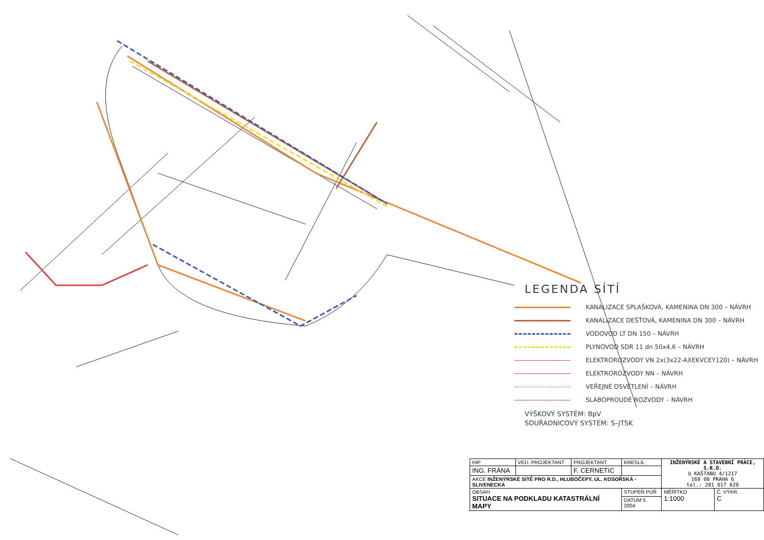LEGENDA SÍTÍ
KANALIZACE SPLAŠKOVÁ, KAMENINA DN 300 – NÁVRH
KANALIZACE DEŠŤOVÁ, KAMENINA DN 300 – NÁVRH
VODOVOD LT DN 150 – NÁVRH
PLYNOVOD SDR 11 dn 50x4,6 – NÁVRH
ELEKTROROZVODY VN 2x(3x22-AXEKVCEY120) – NÁVRH
ELEKTROROZVODY NN – NÁVRH
VEŘEJNÉ OSVĚTLENÍ – NÁVRH
SLABOPROUDÉ ROZVODY – NÁVRH
VÝŠKOVÝ SYSTÉM: BpV
SOUŘADNICOVÝ SYSTÉM: S–JTSK
| HIP | VED. PROJEKTANT | PROJEKTANT | KRESLIL | INŽENÝRSKÉ A STAVEBNÍ PRÁCE, S.R.O. U KAŠTANU 4/1217 169 00 PRAHA 6 tel.: 281 017 629 | |
| ING. FRÁNA | | F. CERNETIC | | | |
| AKCE INŽENÝRSKÉ SÍTĚ PRO R.D., HLUBOČEPY, UL. KOSOŘSKÁ - SLIVENECKÁ | | | | | |
| OBSAH SITUACE NA PODKLADU KATASTRÁLNÍ MAPY | | | STUPEŇ PÚŘ | MĚŘÍTKO 1:1000 | Č. VÝKR. C |
| | | | DATUM 5. 2004 | | |